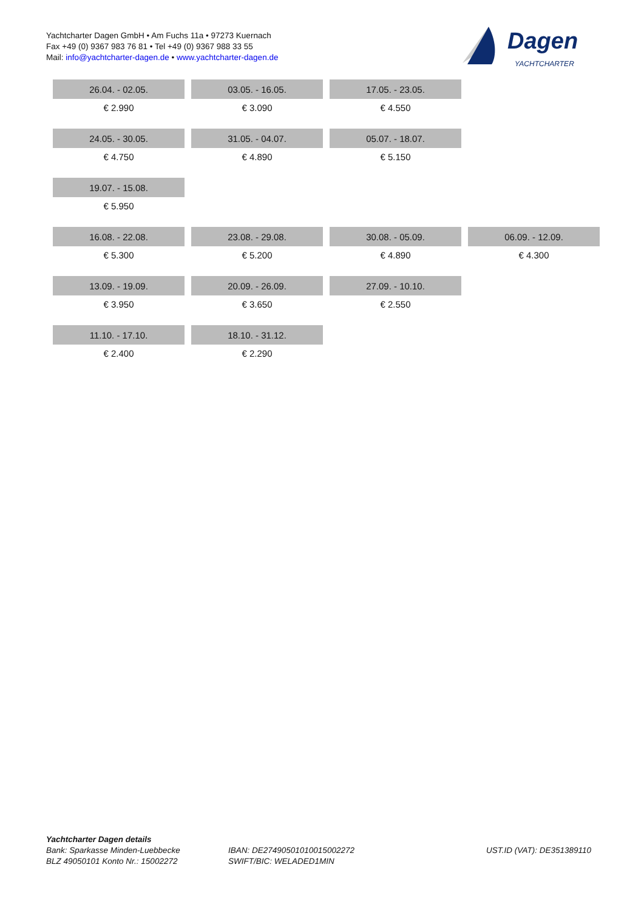Yachtcharter Dagen GmbH • Am Fuchs 11a • 97273 Kuernach
Fax +49 (0) 9367 983 76 81 • Tel +49 (0) 9367 988 33 55
Mail: info@yachtcharter-dagen.de • www.yachtcharter-dagen.de
Dagen
YACHTCHARTER
| 26.04. - 02.05. | 03.05. - 16.05. | 17.05. - 23.05. | |
| € 2.990 | € 3.090 | € 4.550 | |
| 24.05. - 30.05. | 31.05. - 04.07. | 05.07. - 18.07. | |
| € 4.750 | € 4.890 | € 5.150 | |
| 19.07. - 15.08. | | | |
| € 5.950 | | | |
| 16.08. - 22.08. | 23.08. - 29.08. | 30.08. - 05.09. | 06.09. - 12.09. |
| € 5.300 | € 5.200 | € 4.890 | € 4.300 |
| 13.09. - 19.09. | 20.09. - 26.09. | 27.09. - 10.10. | |
| € 3.950 | € 3.650 | € 2.550 | |
| 11.10. - 17.10. | 18.10. - 31.12. | | |
| € 2.400 | € 2.290 | | |
Yachtcharter Dagen details
Bank: Sparkasse Minden-Luebbecke
BLZ 49050101 Konto Nr.: 15002272
IBAN: DE27490501010015002272
SWIFT/BIC: WELADED1MIN
UST.ID (VAT): DE351389110